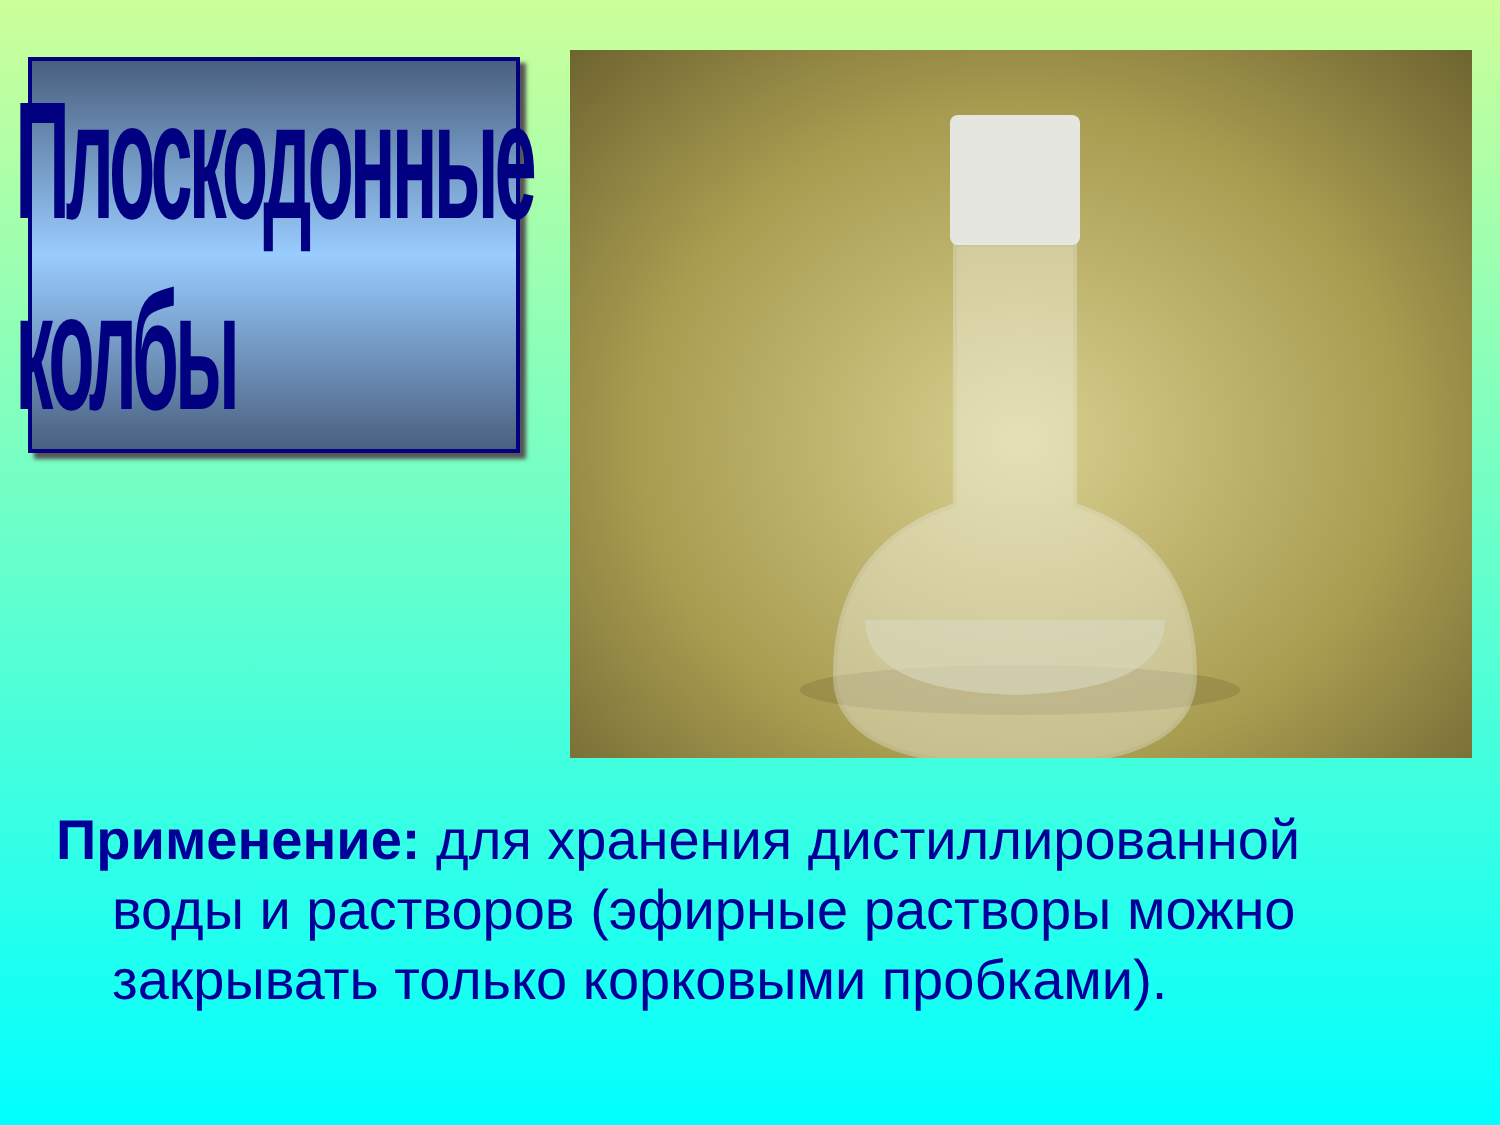Плоскодонные колбы
Применение: для хранения дистиллированной воды и растворов (эфирные растворы можно закрывать только корковыми пробками).